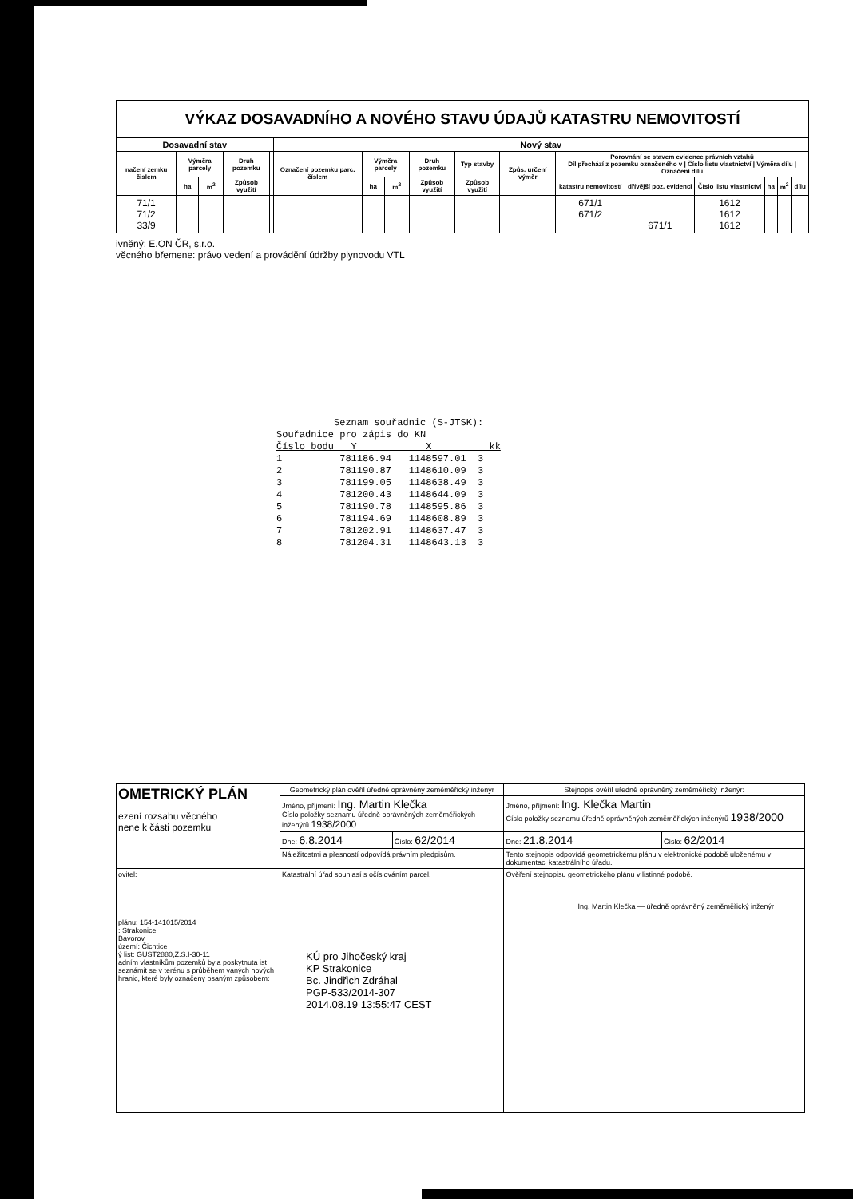VÝKAZ DOSAVADNÍHO A NOVÉHO STAVU ÚDAJŮ KATASTRU NEMOVITOSTÍ
| Dosavadní stav | | | | | Nový stav | | | | | | | | | | | |
| --- | --- | --- | --- | --- | --- | --- | --- | --- | --- | --- | --- | --- | --- | --- | --- | --- |
| načení zemku čislem | Výměra parcely | | Druh pozemku | | Označení pozemku parc. číslem | Výměra parcely | | Druh pozemku | Typ stavby | Způs. určení výměr | Porovnání se stavem evidence právních vztahů Díl přechází z pozemku označeného v / Číslo listu vlastnictví / Výměra dílu / Označení dílu | | | | | |
| | ha | m<sup>2</sup> | Způsob využití | | | ha | m<sup>2</sup> | Způsob využití | Způsob využití | | katastru nemovitostí | dřívější poz. evidenci | Číslo listu vlastnictví | ha | m<sup>2</sup> | dílu |
| 71/1 71/2 33/9 | | | | | | | | | | | 671/1 671/2 | 671/1 | 1612 1612 1612 | | | |
ivněný: E.ON ČR, s.r.o.
věcného břemene: právo vedení a provádění údržby plynovodu VTL
          Seznam souřadnic (S-JTSK):
Souřadnice pro zápis do KN
Číslo bodu   Y            X          kk
1          781186.94   1148597.01  3
2          781190.87   1148610.09  3
3          781199.05   1148638.49  3
4          781200.43   1148644.09  3
5          781190.78   1148595.86  3
6          781194.69   1148608.89  3
7          781202.91   1148637.47  3
8          781204.31   1148643.13  3
| OMETRICKÝ PLÁN ezení rozsahu věcného nene k části pozemku | Geometrický plán ověřil úředně oprávněný zeměměřický inženýr | | Stejnopis ověřil úředně oprávněný zeměměřický inženýr: | |
| | Jméno, příjmení: Ing. Martin Klečka Číslo položky seznamu úředně oprávněných zeměměřických inženýrů 1938/2000 | | Jméno, příjmení: Ing. Klečka Martin Číslo položky seznamu úředně oprávněných zeměměřických inženýrů 1938/2000 | |
| | Dne: 6.8.2014 | Číslo: 62/2014 | Dne: 21.8.2014 | Číslo: 62/2014 |
| | Náležitostmi a přesností odpovídá právním předpisům. | | Tento stejnopis odpovídá geometrickému plánu v elektronické podobě uloženému v dokumentaci katastrálního úřadu. | |
| ovitel: plánu: 154-141015/2014 : Strakonice Bavorov území: Čichtice ý list: GUST2880,Z.S.I-30-11 adním vlastníkům pozemků byla poskytnuta ist seznámit se v terénu s průběhem vaných nových hranic, které byly označeny psaným způsobem: | Katastrální úřad souhlasí s očíslováním parcel. KÚ pro Jihočeský kraj KP Strakonice Bc. Jindřich Zdráhal PGP-533/2014-307 2014.08.19 13:55:47 CEST | | Ověření stejnopisu geometrického plánu v listinné podobě. Ing. Martin Klečka — úředně oprávněný zeměměřický inženýr | |